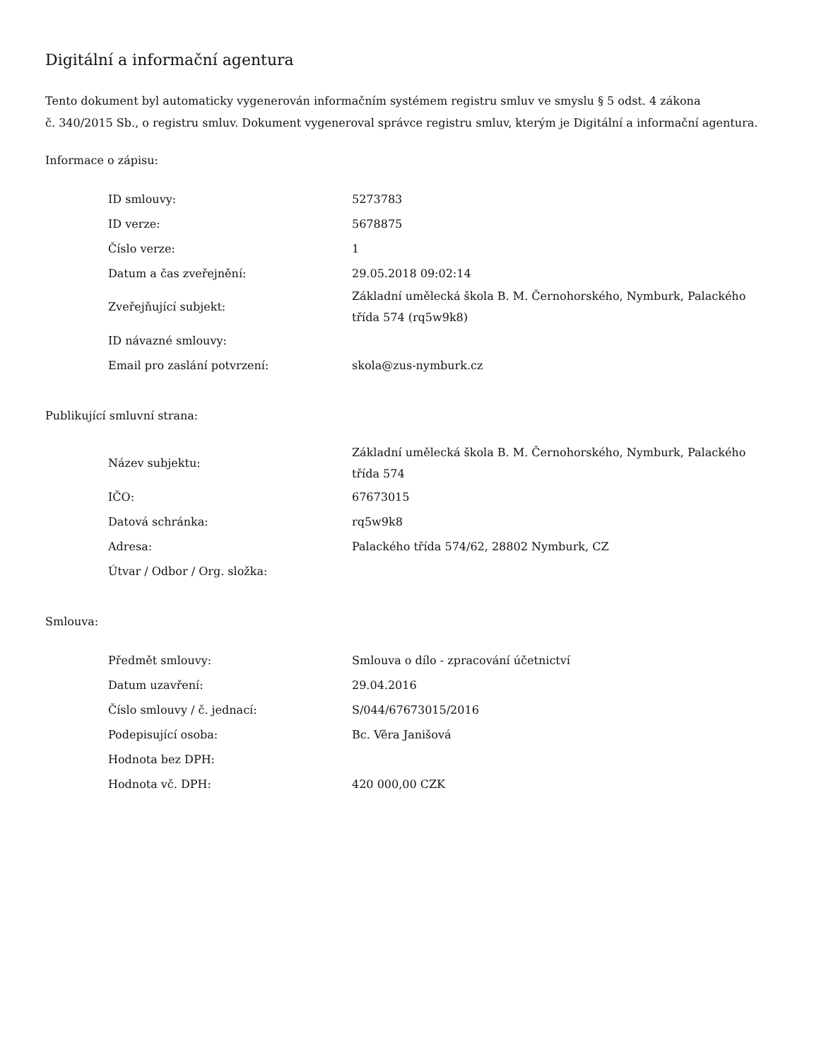Digitální a informační agentura
Tento dokument byl automaticky vygenerován informačním systémem registru smluv ve smyslu § 5 odst. 4 zákona
č. 340/2015 Sb., o registru smluv. Dokument vygeneroval správce registru smluv, kterým je Digitální a informační agentura.
Informace o zápisu:
| ID smlouvy: | 5273783 |
| ID verze: | 5678875 |
| Číslo verze: | 1 |
| Datum a čas zveřejnění: | 29.05.2018 09:02:14 |
| Zveřejňující subjekt: | Základní umělecká škola B. M. Černohorského, Nymburk, Palackého třída 574 (rq5w9k8) |
| ID návazné smlouvy: | |
| Email pro zaslání potvrzení: | skola@zus-nymburk.cz |
Publikující smluvní strana:
| Název subjektu: | Základní umělecká škola B. M. Černohorského, Nymburk, Palackého třída 574 |
| IČO: | 67673015 |
| Datová schránka: | rq5w9k8 |
| Adresa: | Palackého třída 574/62, 28802 Nymburk, CZ |
| Útvar / Odbor / Org. složka: | |
Smlouva:
| Předmět smlouvy: | Smlouva o dílo - zpracování účetnictví |
| Datum uzavření: | 29.04.2016 |
| Číslo smlouvy / č. jednací: | S/044/67673015/2016 |
| Podepisující osoba: | Bc. Věra Janišová |
| Hodnota bez DPH: | |
| Hodnota vč. DPH: | 420 000,00 CZK |